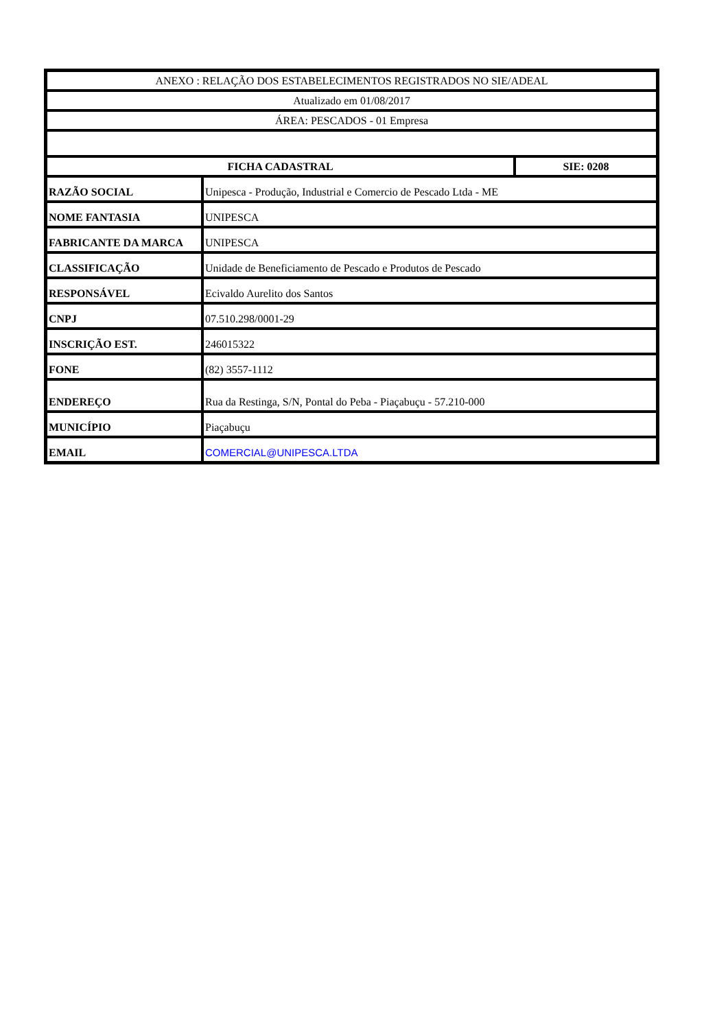| ANEXO : RELAÇÃO DOS ESTABELECIMENTOS REGISTRADOS NO SIE/ADEAL | | |
| Atualizado em 01/08/2017 | | |
| ÁREA: PESCADOS - 01 Empresa | | |
| FICHA CADASTRAL | | SIE: 0208 |
| RAZÃO SOCIAL | Unipesca - Produção, Industrial e Comercio de Pescado Ltda - ME | |
| NOME FANTASIA | UNIPESCA | |
| FABRICANTE DA MARCA | UNIPESCA | |
| CLASSIFICAÇÃO | Unidade de Beneficiamento de Pescado e Produtos de Pescado | |
| RESPONSÁVEL | Ecivaldo Aurelito dos Santos | |
| CNPJ | 07.510.298/0001-29 | |
| INSCRIÇÃO EST. | 246015322 | |
| FONE | (82) 3557-1112 | |
| ENDEREÇO | Rua da Restinga, S/N, Pontal do Peba - Piaçabuçu - 57.210-000 | |
| MUNICÍPIO | Piaçabuçu | |
| EMAIL | COMERCIAL@UNIPESCA.LTDA | |